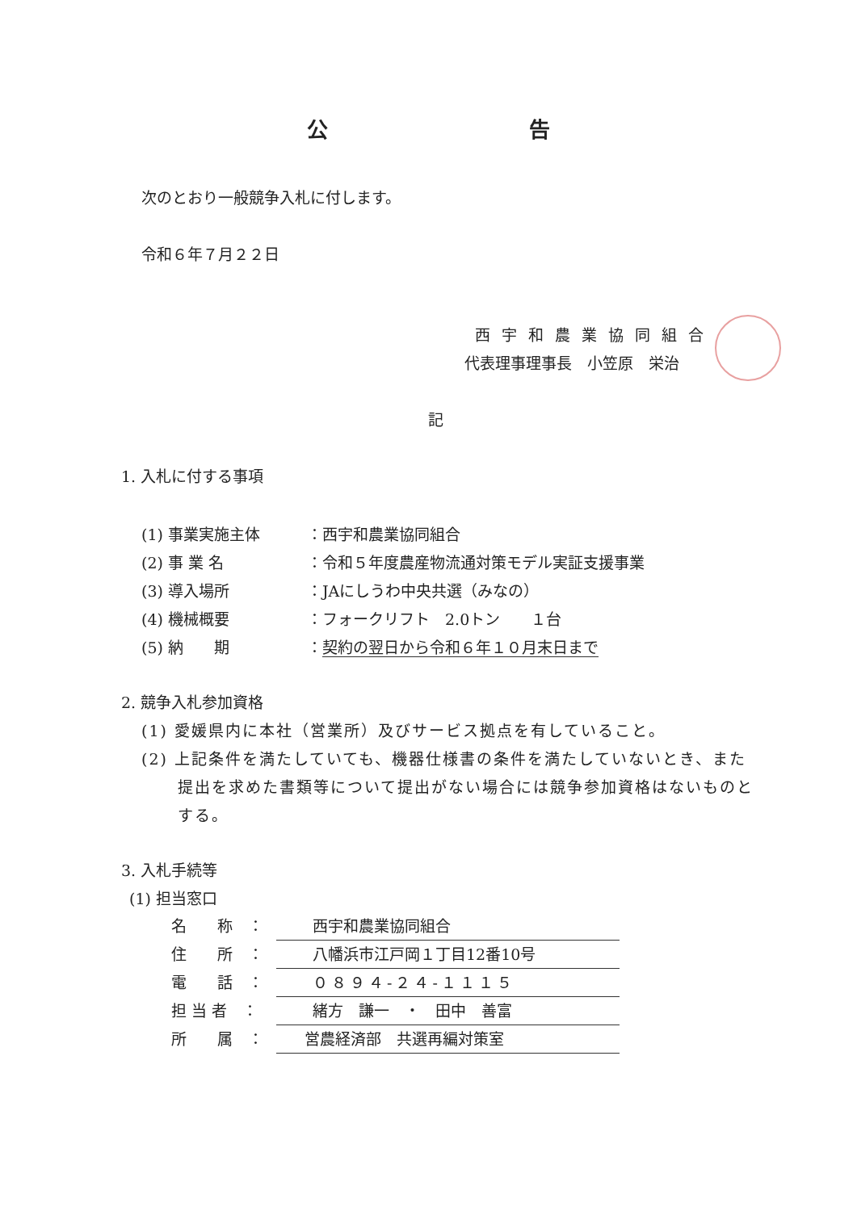公 告
次のとおり一般競争入札に付します。
令和６年７月２２日
西宇和農業協同組合
代表理事理事長　小笠原　栄治
記
1. 入札に付する事項
(1) 事業実施主体 ：西宇和農業協同組合
(2) 事 業 名 ：令和５年度農産物流通対策モデル実証支援事業
(3) 導入場所 ：JAにしうわ中央共選（みなの）
(4) 機械概要 ：フォークリフト　2.0トン　　１台
(5) 納　　期 ：契約の翌日から令和６年１０月末日まで
2. 競争入札参加資格
(1) 愛媛県内に本社（営業所）及びサービス拠点を有していること。
(2) 上記条件を満たしていても、機器仕様書の条件を満たしていないとき、また提出を求めた書類等について提出がない場合には競争参加資格はないものとする。
3. 入札手続等
(1) 担当窓口
名　　称　： 西宇和農業協同組合
住　　所　： 八幡浜市江戸岡１丁目12番10号
電　　話　： ０８９４-２４-１１１５
担 当 者　： 緒方　謙一　・　田中　善富
所　　属　： 営農経済部　共選再編対策室